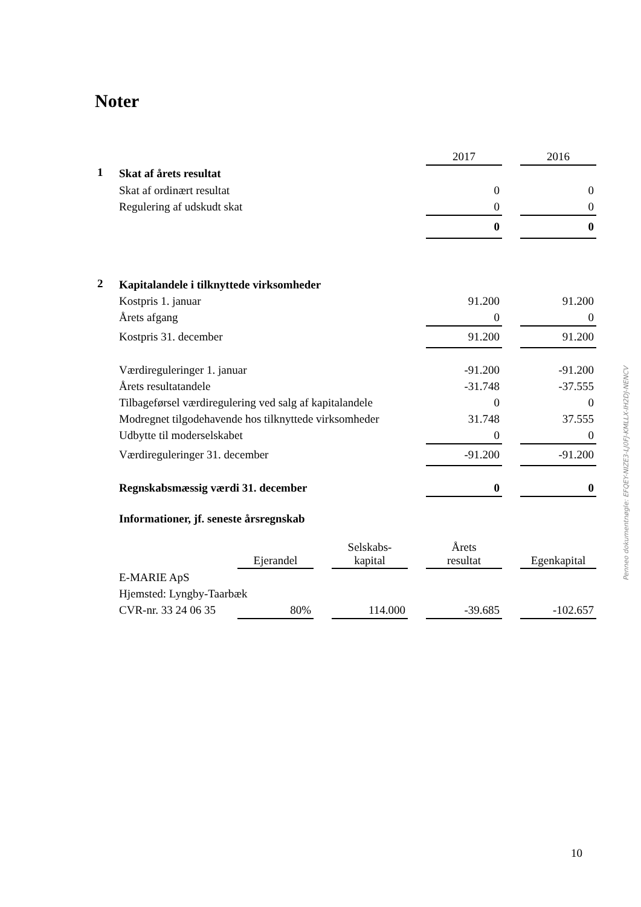Noter
| | | 2017 | | 2016 |
| --- | --- | --- | --- | --- |
| 1 | Skat af årets resultat | | | |
| | Skat af ordinært resultat | 0 | | 0 |
| | Regulering af udskudt skat | 0 | | 0 |
| | | 0 | | 0 |
| 2 | Kapitalandele i tilknyttede virksomheder | | | |
| | Kostpris 1. januar | 91.200 | | 91.200 |
| | Årets afgang | 0 | | 0 |
| | Kostpris 31. december | 91.200 | | 91.200 |
| | Værdireguleringer 1. januar | -91.200 | | -91.200 |
| | Årets resultatandele | -31.748 | | -37.555 |
| | Tilbageførsel værdiregulering ved salg af kapitalandele | 0 | | 0 |
| | Modregnet tilgodehavende hos tilknyttede virksomheder | 31.748 | | 37.555 |
| | Udbytte til moderselskabet | 0 | | 0 |
| | Værdireguleringer 31. december | -91.200 | | -91.200 |
| | Regnskabsmæssig værdi 31. december | 0 | | 0 |
| | Informationer, jf. seneste årsregnskab | | | |
| | | Ejerandel | | Selskabs- kapital | | Årets resultat | | Egenkapital |
| --- | --- | --- | --- | --- | --- | --- | --- | --- |
| | E-MARIE ApS | | | | | | | |
| | Hjemsted: Lyngby-Taarbæk | | | | | | | |
| | CVR-nr. 33 24 06 35 | 80% | | 114.000 | | -39.685 | | -102.657 |
Penneo dokumentnøgle: EFQEY-NIZE3-LJ0FJ-KMLLX-IH2DJ-NENCV
10